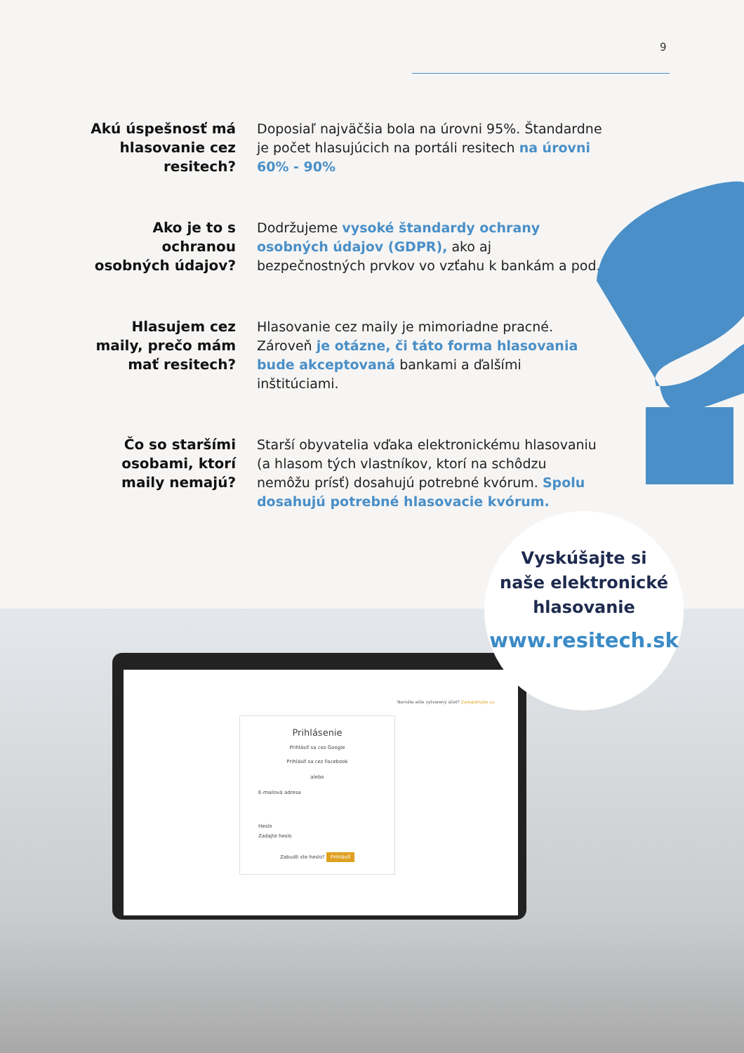9
Akú úspešnosť má hlasovanie cez resitech?
Doposiaľ najväčšia bola na úrovni 95%. Štandardne je počet hlasujúcich na portáli resitech na úrovni 60% - 90%
Ako je to s ochranou osobných údajov?
Dodržujeme vysoké štandardy ochrany osobných údajov (GDPR), ako aj bezpečnostných prvkov vo vzťahu k bankám a pod.
Hlasujem cez maily, prečo mám mať resitech?
Hlasovanie cez maily je mimoriadne pracné. Zároveň je otázne, či táto forma hlasovania bude akceptovaná bankami a ďalšími inštitúciami.
Čo so staršími osobami, ktorí maily nemajú?
Starší obyvatelia vďaka elektronickému hlasovaniu (a hlasom tých vlastníkov, ktorí na schôdzu nemôžu prísť) dosahujú potrebné kvórum. Spolu dosahujú potrebné hlasovacie kvórum.
Nemáte ešte vytvorený účet? Zaregistrujte sa
Prihlásenie
Prihlásiť sa cez Google
Prihlásiť sa cez Facebook
alebo
E-mailová adresa
Heslo
Zadajte heslo
Zabudli ste heslo? Prihlásiť
Vyskúšajte si
naše elektronické
hlasovanie
www.resitech.sk